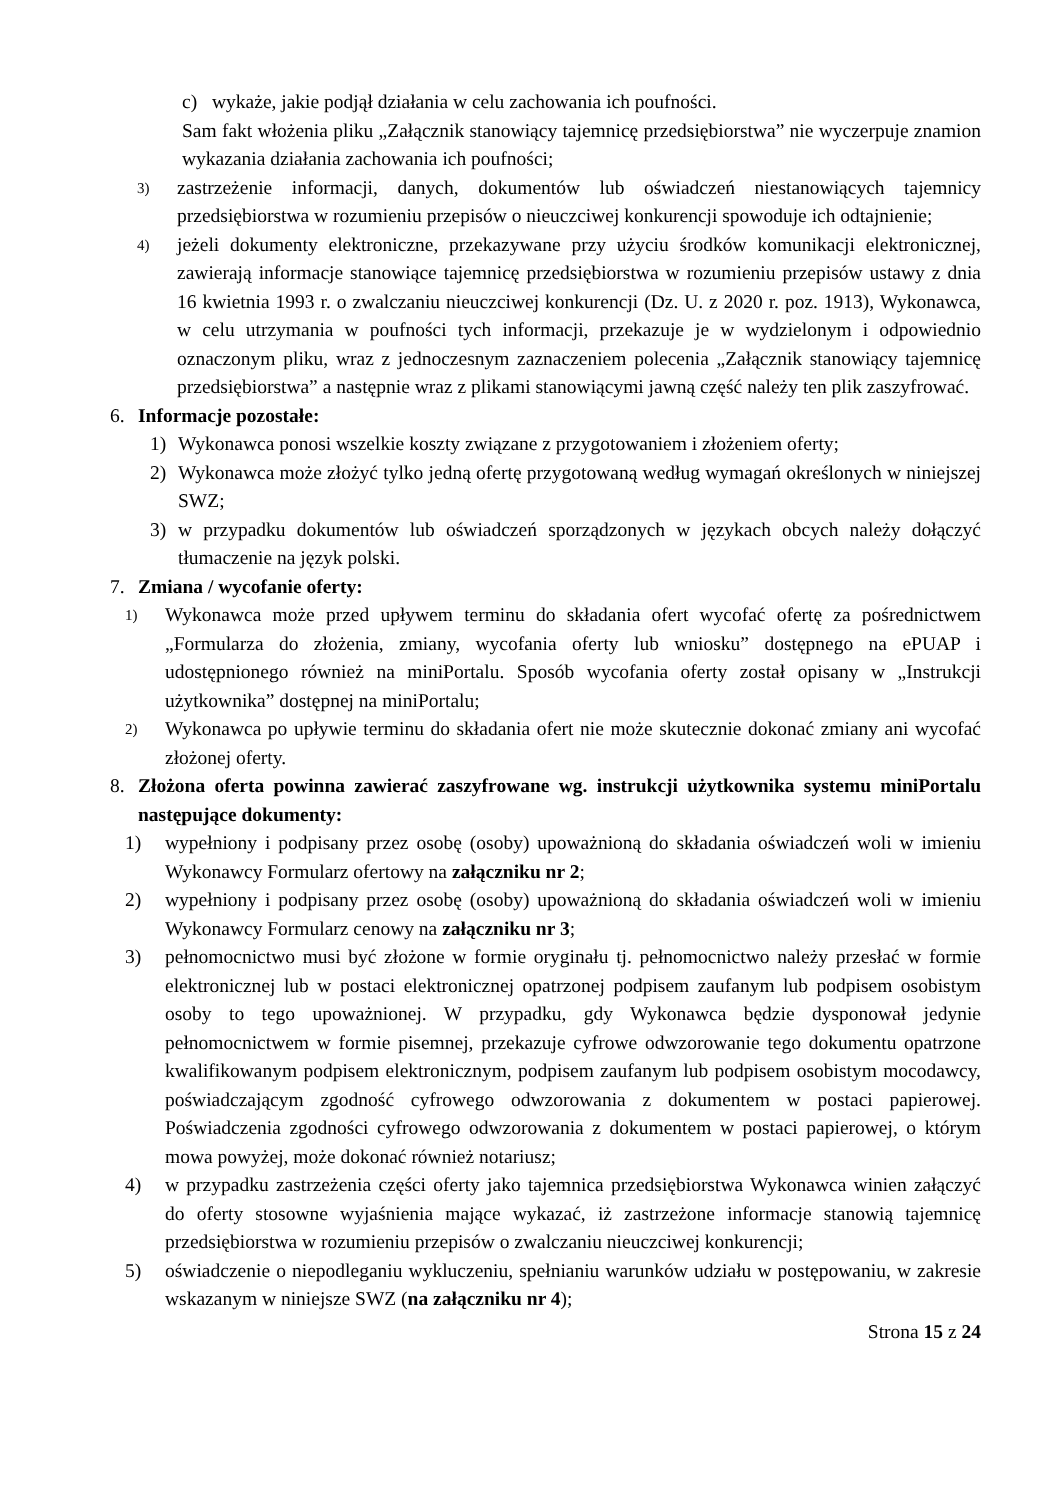c) wykaże, jakie podjął działania w celu zachowania ich poufności.
Sam fakt włożenia pliku „Załącznik stanowiący tajemnicę przedsiębiorstwa” nie wyczerpuje znamion wykazania działania zachowania ich poufności;
3) zastrzeżenie informacji, danych, dokumentów lub oświadczeń niestanowiących tajemnicy przedsiębiorstwa w rozumieniu przepisów o nieuczciwej konkurencji spowoduje ich odtajnienie;
4) jeżeli dokumenty elektroniczne, przekazywane przy użyciu środków komunikacji elektronicznej, zawierają informacje stanowiące tajemnicę przedsiębiorstwa w rozumieniu przepisów ustawy z dnia 16 kwietnia 1993 r. o zwalczaniu nieuczciwej konkurencji (Dz. U. z 2020 r. poz. 1913), Wykonawca, w celu utrzymania w poufności tych informacji, przekazuje je w wydzielonym i odpowiednio oznaczonym pliku, wraz z jednoczesnym zaznaczeniem polecenia „Załącznik stanowiący tajemnicę przedsiębiorstwa” a następnie wraz z plikami stanowiącymi jawną część należy ten plik zaszyfrować.
6. Informacje pozostałe:
1) Wykonawca ponosi wszelkie koszty związane z przygotowaniem i złożeniem oferty;
2) Wykonawca może złożyć tylko jedną ofertę przygotowaną według wymagań określonych w niniejszej SWZ;
3) w przypadku dokumentów lub oświadczeń sporządzonych w językach obcych należy dołączyć tłumaczenie na język polski.
7. Zmiana / wycofanie oferty:
1) Wykonawca może przed upływem terminu do składania ofert wycofać ofertę za pośrednictwem „Formularza do złożenia, zmiany, wycofania oferty lub wniosku” dostępnego na ePUAP i udostępnionego również na miniPortalu. Sposób wycofania oferty został opisany w „Instrukcji użytkownika” dostępnej na miniPortalu;
2) Wykonawca po upływie terminu do składania ofert nie może skutecznie dokonać zmiany ani wycofać złożonej oferty.
8. Złożona oferta powinna zawierać zaszyfrowane wg. instrukcji użytkownika systemu miniPortalu następujące dokumenty:
1) wypełniony i podpisany przez osobę (osoby) upoważnioną do składania oświadczeń woli w imieniu Wykonawcy Formularz ofertowy na załączniku nr 2;
2) wypełniony i podpisany przez osobę (osoby) upoważnioną do składania oświadczeń woli w imieniu Wykonawcy Formularz cenowy na załączniku nr 3;
3) pełnomocnictwo musi być złożone w formie oryginału tj. pełnomocnictwo należy przesłać w formie elektronicznej lub w postaci elektronicznej opatrzonej podpisem zaufanym lub podpisem osobistym osoby to tego upoważnionej. W przypadku, gdy Wykonawca będzie dysponował jedynie pełnomocnictwem w formie pisemnej, przekazuje cyfrowe odwzorowanie tego dokumentu opatrzone kwalifikowanym podpisem elektronicznym, podpisem zaufanym lub podpisem osobistym mocodawcy, poświadczającym zgodność cyfrowego odwzorowania z dokumentem w postaci papierowej. Poświadczenia zgodności cyfrowego odwzorowania z dokumentem w postaci papierowej, o którym mowa powyżej, może dokonać również notariusz;
4) w przypadku zastrzeżenia części oferty jako tajemnica przedsiębiorstwa Wykonawca winien załączyć do oferty stosowne wyjaśnienia mające wykazać, iż zastrzeżone informacje stanowią tajemnicę przedsiębiorstwa w rozumieniu przepisów o zwalczaniu nieuczciwej konkurencji;
5) oświadczenie o niepodleganiu wykluczeniu, spełnianiu warunków udziału w postępowaniu, w zakresie wskazanym w niniejsze SWZ (na załączniku nr 4);
Strona 15 z 24